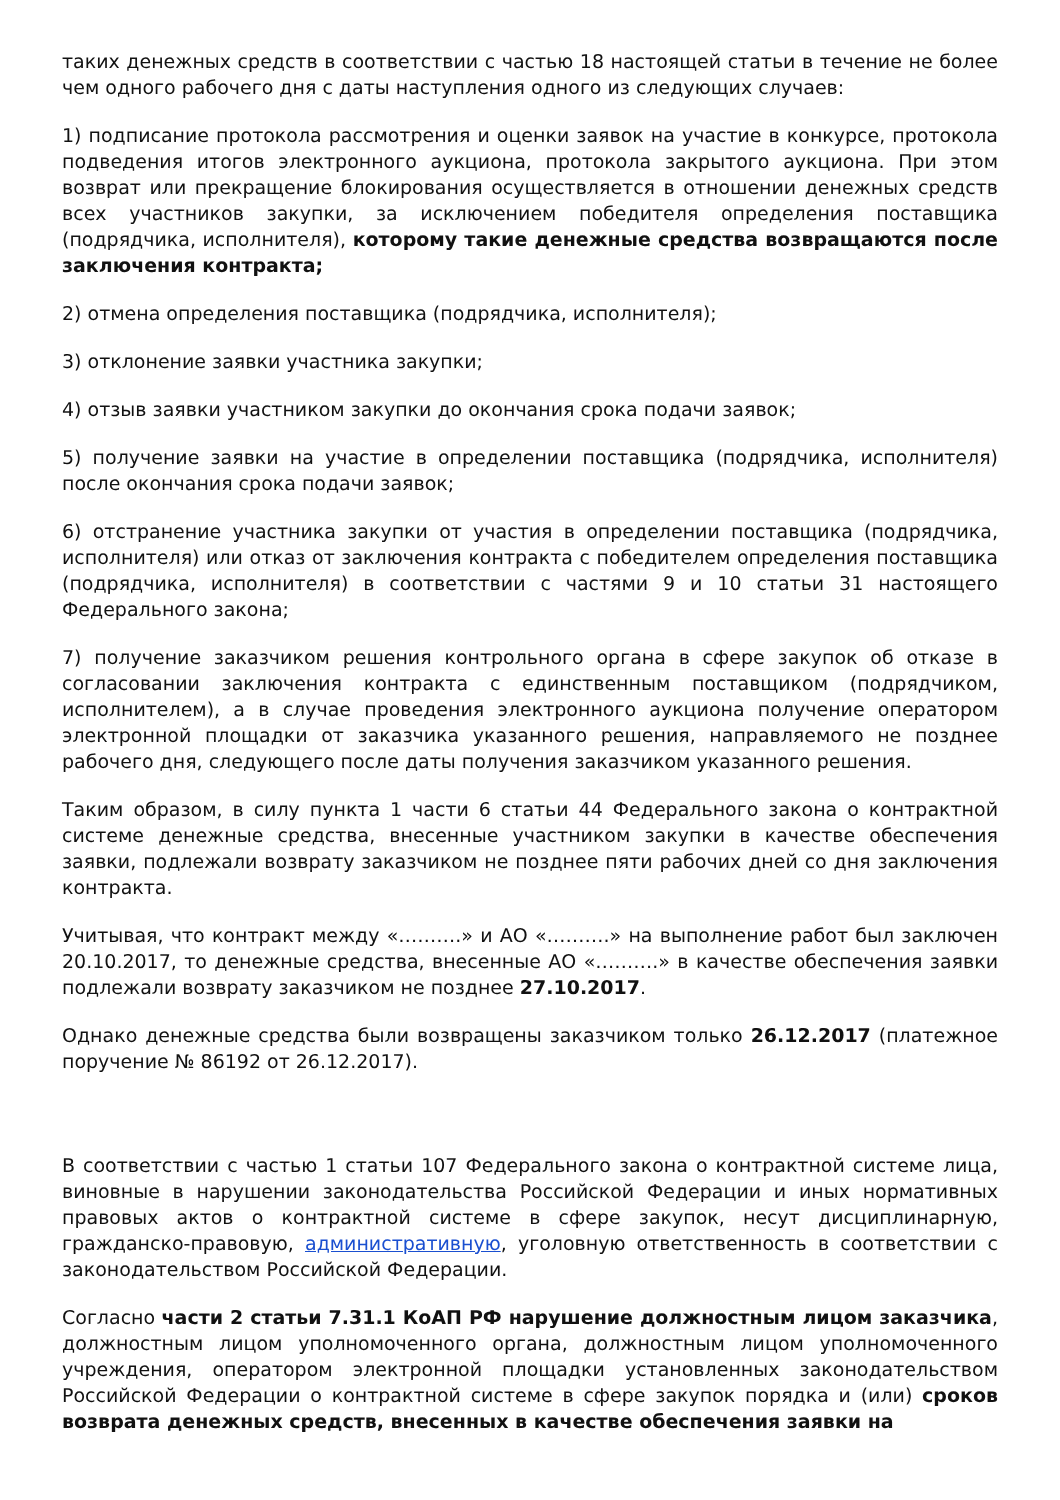таких денежных средств в соответствии с частью 18 настоящей статьи в течение не более чем одного рабочего дня с даты наступления одного из следующих случаев:
1) подписание протокола рассмотрения и оценки заявок на участие в конкурсе, протокола подведения итогов электронного аукциона, протокола закрытого аукциона. При этом возврат или прекращение блокирования осуществляется в отношении денежных средств всех участников закупки, за исключением победителя определения поставщика (подрядчика, исполнителя), которому такие денежные средства возвращаются после заключения контракта;
2) отмена определения поставщика (подрядчика, исполнителя);
3) отклонение заявки участника закупки;
4) отзыв заявки участником закупки до окончания срока подачи заявок;
5) получение заявки на участие в определении поставщика (подрядчика, исполнителя) после окончания срока подачи заявок;
6) отстранение участника закупки от участия в определении поставщика (подрядчика, исполнителя) или отказ от заключения контракта с победителем определения поставщика (подрядчика, исполнителя) в соответствии с частями 9 и 10 статьи 31 настоящего Федерального закона;
7) получение заказчиком решения контрольного органа в сфере закупок об отказе в согласовании заключения контракта с единственным поставщиком (подрядчиком, исполнителем), а в случае проведения электронного аукциона получение оператором электронной площадки от заказчика указанного решения, направляемого не позднее рабочего дня, следующего после даты получения заказчиком указанного решения.
Таким образом, в силу пункта 1 части 6 статьи 44 Федерального закона о контрактной системе денежные средства, внесенные участником закупки в качестве обеспечения заявки, подлежали возврату заказчиком не позднее пяти рабочих дней со дня заключения контракта.
Учитывая, что контракт между «……….» и АО «……….» на выполнение работ был заключен 20.10.2017, то денежные средства, внесенные АО «……….» в качестве обеспечения заявки подлежали возврату заказчиком не позднее 27.10.2017.
Однако денежные средства были возвращены заказчиком только 26.12.2017 (платежное поручение № 86192 от 26.12.2017).
В соответствии с частью 1 статьи 107 Федерального закона о контрактной системе лица, виновные в нарушении законодательства Российской Федерации и иных нормативных правовых актов о контрактной системе в сфере закупок, несут дисциплинарную, гражданско-правовую, административную, уголовную ответственность в соответствии с законодательством Российской Федерации.
Согласно части 2 статьи 7.31.1 КоАП РФ нарушение должностным лицом заказчика, должностным лицом уполномоченного органа, должностным лицом уполномоченного учреждения, оператором электронной площадки установленных законодательством Российской Федерации о контрактной системе в сфере закупок порядка и (или) сроков возврата денежных средств, внесенных в качестве обеспечения заявки на